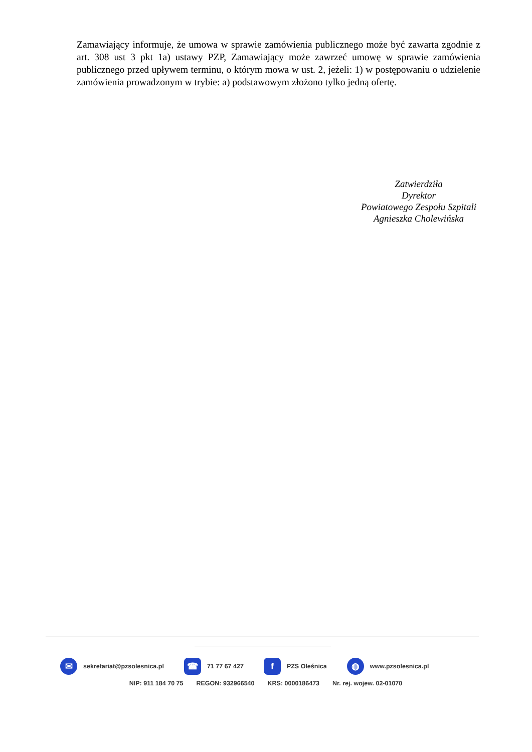Zamawiający informuje, że umowa w sprawie zamówienia publicznego może być zawarta zgodnie z art. 308 ust 3 pkt 1a) ustawy PZP, Zamawiający może zawrzeć umowę w sprawie zamówienia publicznego przed upływem terminu, o którym mowa w ust. 2, jeżeli: 1) w postępowaniu o udzielenie zamówienia prowadzonym w trybie: a) podstawowym złożono tylko jedną ofertę.
Zatwierdziła
Dyrektor
Powiatowego Zespołu Szpitali
Agnieszka Cholewińska
✉
sekretariat@pzsolesnica.pl
☎
71 77 67 427
f
PZS Oleśnica
◍
www.pzsolesnica.pl
NIP: 911 184 70 75 REGON: 932966540 KRS: 0000186473 Nr. rej. wojew. 02-01070